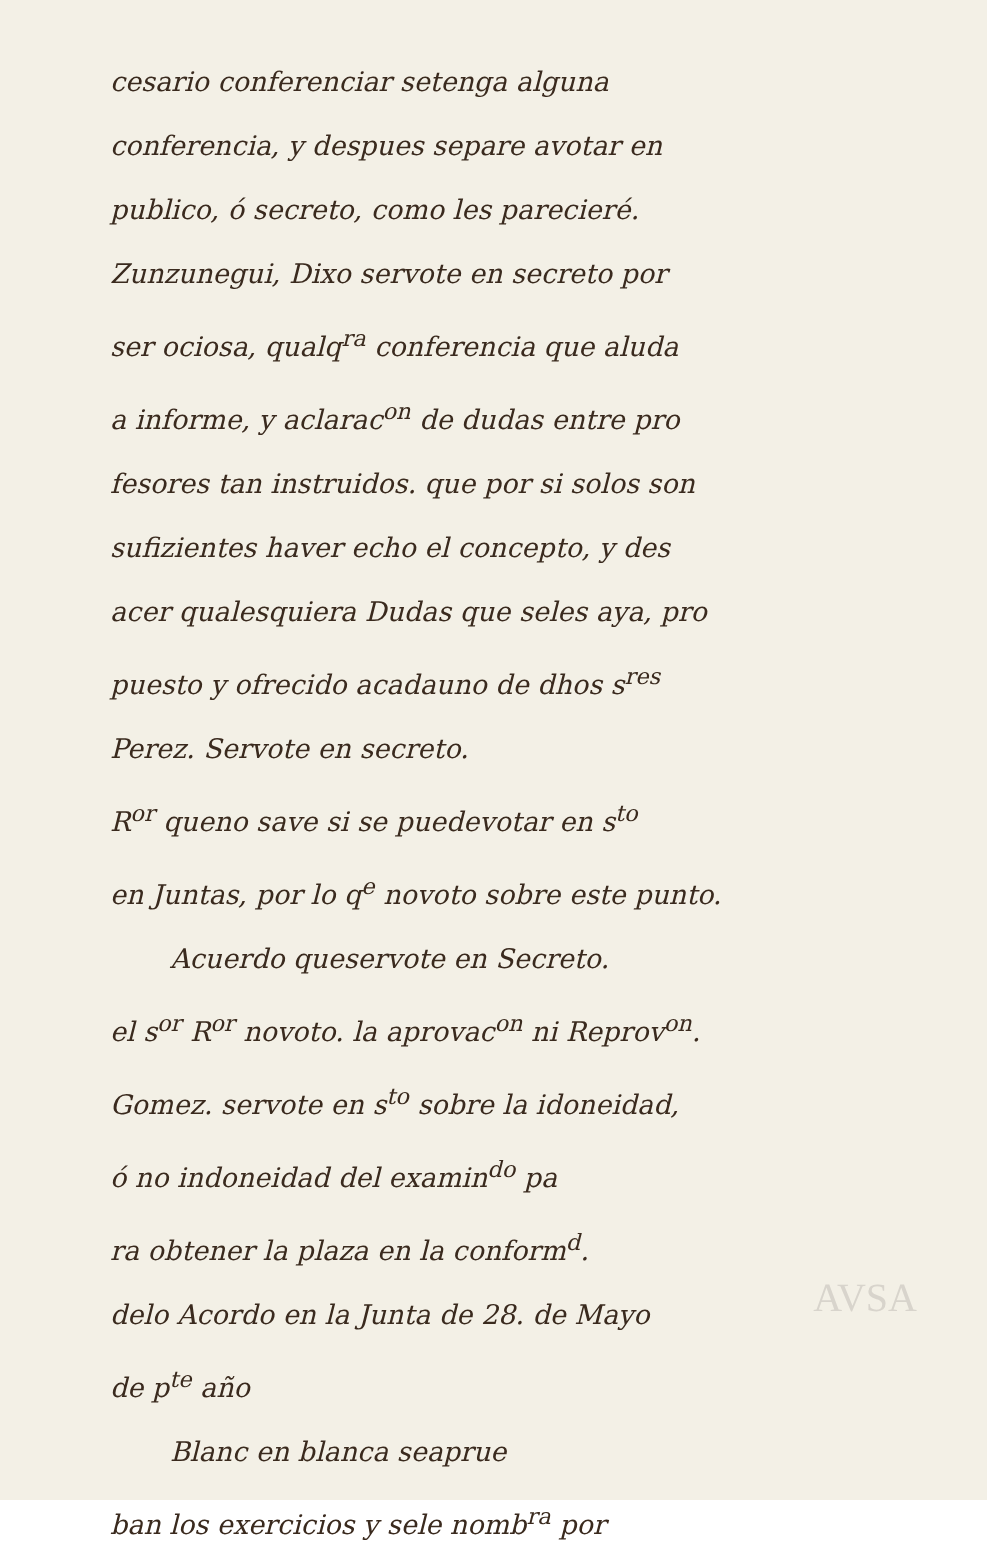cesario conferenciar setenga alguna
conferencia, y despues separe avotar en
publico, ó secreto, como les parecieré.
Zunzunegui, Dixo servote en secreto por
ser ociosa, qualq<sup>ra</sup> conferencia que aluda
a informe, y aclarac<sup>on</sup> de dudas entre pro
fesores tan instruidos. que por si solos son
sufizientes haver echo el concepto, y des
acer qualesquiera Dudas que seles aya, pro
puesto y ofrecido acadauno de dhos s<sup>res</sup>
Perez. Servote en secreto.
R<sup>or</sup> queno save si se puedevotar en s<sup>to</sup>
en Juntas, por lo q<sup>e</sup> novoto sobre este punto.
Acuerdo queservote en Secreto.
el s<sup>or</sup> R<sup>or</sup> novoto. la aprovac<sup>on</sup> ni Reprov<sup>on</sup>.
Gomez. servote en s<sup>to</sup> sobre la idoneidad,
ó no indoneidad del examin<sup>do</sup> pa
ra obtener la plaza en la conform<sup>d</sup>.
delo Acordo en la Junta de 28. de Mayo
de p<sup>te</sup> año
Blanc en blanca seaprue
ban los exercicios y sele nomb<sup>ra</sup> por
AVSA